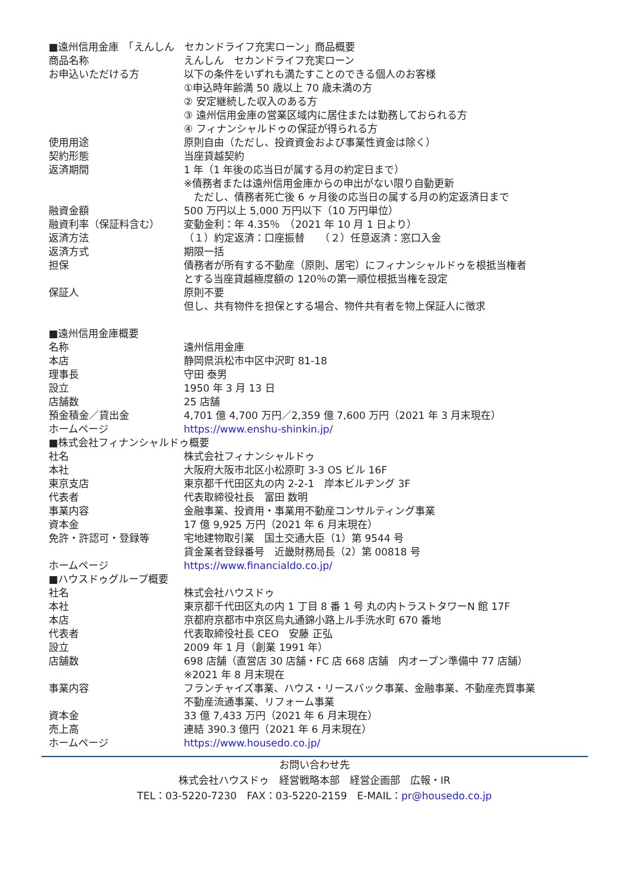■遠州信用金庫　「えんしん　セカンドライフ充実ローン」商品概要
| 商品名称 | えんしん セカンドライフ充実ローン |
| お申込いただける方 | 以下の条件をいずれも満たすことのできる個人のお客様 ①申込時年齢満 50 歳以上 70 歳未満の方 ② 安定継続した収入のある方 ③ 遠州信用金庫の営業区域内に居住または勤務しておられる方 ④ フィナンシャルドゥの保証が得られる方 |
| 使用用途 | 原則自由（ただし、投資資金および事業性資金は除く） |
| 契約形態 | 当座貸越契約 |
| 返済期間 | 1 年（1 年後の応当日が属する月の約定日まで） ※債務者または遠州信用金庫からの申出がない限り自動更新 ただし、債務者死亡後 6 ヶ月後の応当日の属する月の約定返済日まで |
| 融資金額 | 500 万円以上 5,000 万円以下（10 万円単位） |
| 融資利率（保証料含む） | 変動金利：年 4.35％ （2021 年 10 月 1 日より） |
| 返済方法 | （１）約定返済：口座振替 （２）任意返済：窓口入金 |
| 返済方式 | 期限一括 |
| 担保 | 債務者が所有する不動産（原則、居宅）にフィナンシャルドゥを根抵当権者 とする当座貸越極度額の 120％の第一順位根抵当権を設定 |
| 保証人 | 原則不要 但し、共有物件を担保とする場合、物件共有者を物上保証人に徴求 |
■遠州信用金庫概要
| 名称 | 遠州信用金庫 |
| 本店 | 静岡県浜松市中区中沢町 81-18 |
| 理事長 | 守田 泰男 |
| 設立 | 1950 年 3 月 13 日 |
| 店舗数 | 25 店舗 |
| 預金積金／貸出金 | 4,701 億 4,700 万円／2,359 億 7,600 万円（2021 年 3 月末現在） |
| ホームページ | https://www.enshu-shinkin.jp/ |
■株式会社フィナンシャルドゥ概要
| 社名 | 株式会社フィナンシャルドゥ |
| 本社 | 大阪府大阪市北区小松原町 3-3 OS ビル 16F |
| 東京支店 | 東京都千代田区丸の内 2-2-1 岸本ビルヂング 3F |
| 代表者 | 代表取締役社長 富田 数明 |
| 事業内容 | 金融事業、投資用・事業用不動産コンサルティング事業 |
| 資本金 | 17 億 9,925 万円（2021 年 6 月末現在） |
| 免許・許認可・登録等 | 宅地建物取引業 国土交通大臣（1）第 9544 号 貸金業者登録番号 近畿財務局長（2）第 00818 号 |
| ホームページ | https://www.financialdo.co.jp/ |
■ハウスドゥグループ概要
| 社名 | 株式会社ハウスドゥ |
| 本社 | 東京都千代田区丸の内 1 丁目 8 番 1 号 丸の内トラストタワーN 館 17F |
| 本店 | 京都府京都市中京区烏丸通錦小路上ル手洗水町 670 番地 |
| 代表者 | 代表取締役社長 CEO 安藤 正弘 |
| 設立 | 2009 年 1 月（創業 1991 年） |
| 店舗数 | 698 店舗（直営店 30 店舗・FC 店 668 店舗 内オープン準備中 77 店舗） ※2021 年 8 月末現在 |
| 事業内容 | フランチャイズ事業、ハウス・リースバック事業、金融事業、不動産売買事業 不動産流通事業、リフォーム事業 |
| 資本金 | 33 億 7,433 万円（2021 年 6 月末現在） |
| 売上高 | 連結 390.3 億円（2021 年 6 月末現在） |
| ホームページ | https://www.housedo.co.jp/ |
お問い合わせ先
株式会社ハウスドゥ　経営戦略本部　経営企画部　広報・IR
TEL：03-5220-7230　FAX：03-5220-2159　E-MAIL：pr@housedo.co.jp